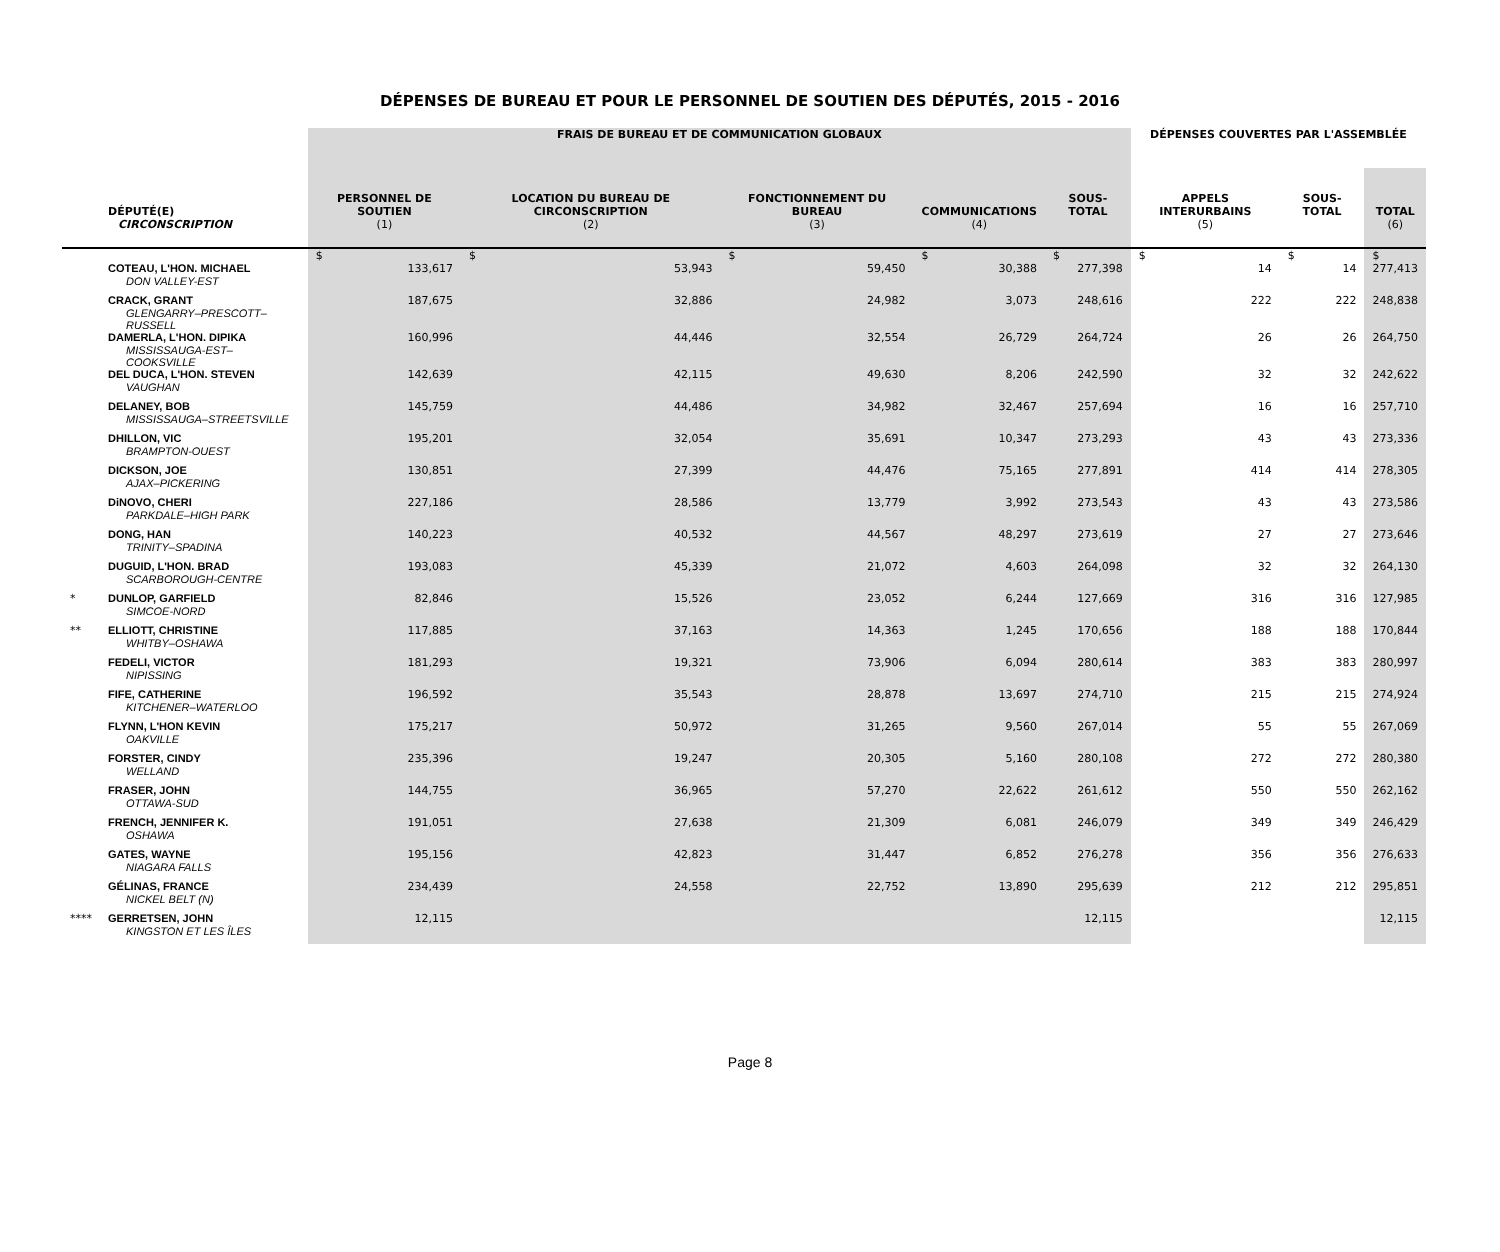DÉPENSES DE BUREAU ET POUR LE PERSONNEL DE SOUTIEN DES DÉPUTÉS, 2015 - 2016
| | | FRAIS DE BUREAU ET DE COMMUNICATION GLOBAUX | | | | | DÉPENSES COUVERTES PAR L'ASSEMBLÉE | | |
| --- | --- | --- | --- | --- | --- | --- | --- | --- | --- |
| | DÉPUTÉ(E) | PERSONNEL DE SOUTIEN | LOCATION DU BUREAU DE CIRCONSCRIPTION | FONCTIONNEMENT DU BUREAU | COMMUNICATIONS | SOUS-TOTAL | APPELS INTERURBAINS | SOUS-TOTAL | TOTAL |
| | CIRCONSCRIPTION | (1) | (2) | (3) | (4) | | (5) | | (6) |
| | | $ | $ | $ | $ | $ | $ | $ | $ |
| | COTEAU, L'HON. MICHAEL DON VALLEY-EST | 133,617 | 53,943 | 59,450 | 30,388 | 277,398 | 14 | 14 | 277,413 |
| | CRACK, GRANT GLENGARRY–PRESCOTT–RUSSELL | 187,675 | 32,886 | 24,982 | 3,073 | 248,616 | 222 | 222 | 248,838 |
| | DAMERLA, L'HON. DIPIKA MISSISSAUGA-EST–COOKSVILLE | 160,996 | 44,446 | 32,554 | 26,729 | 264,724 | 26 | 26 | 264,750 |
| | DEL DUCA, L'HON. STEVEN VAUGHAN | 142,639 | 42,115 | 49,630 | 8,206 | 242,590 | 32 | 32 | 242,622 |
| | DELANEY, BOB MISSISSAUGA–STREETSVILLE | 145,759 | 44,486 | 34,982 | 32,467 | 257,694 | 16 | 16 | 257,710 |
| | DHILLON, VIC BRAMPTON-OUEST | 195,201 | 32,054 | 35,691 | 10,347 | 273,293 | 43 | 43 | 273,336 |
| | DICKSON, JOE AJAX–PICKERING | 130,851 | 27,399 | 44,476 | 75,165 | 277,891 | 414 | 414 | 278,305 |
| | DiNOVO, CHERI PARKDALE–HIGH PARK | 227,186 | 28,586 | 13,779 | 3,992 | 273,543 | 43 | 43 | 273,586 |
| | DONG, HAN TRINITY–SPADINA | 140,223 | 40,532 | 44,567 | 48,297 | 273,619 | 27 | 27 | 273,646 |
| | DUGUID, L'HON. BRAD SCARBOROUGH-CENTRE | 193,083 | 45,339 | 21,072 | 4,603 | 264,098 | 32 | 32 | 264,130 |
| * | DUNLOP, GARFIELD SIMCOE-NORD | 82,846 | 15,526 | 23,052 | 6,244 | 127,669 | 316 | 316 | 127,985 |
| ** | ELLIOTT, CHRISTINE WHITBY–OSHAWA | 117,885 | 37,163 | 14,363 | 1,245 | 170,656 | 188 | 188 | 170,844 |
| | FEDELI, VICTOR NIPISSING | 181,293 | 19,321 | 73,906 | 6,094 | 280,614 | 383 | 383 | 280,997 |
| | FIFE, CATHERINE KITCHENER–WATERLOO | 196,592 | 35,543 | 28,878 | 13,697 | 274,710 | 215 | 215 | 274,924 |
| | FLYNN, L'HON KEVIN OAKVILLE | 175,217 | 50,972 | 31,265 | 9,560 | 267,014 | 55 | 55 | 267,069 |
| | FORSTER, CINDY WELLAND | 235,396 | 19,247 | 20,305 | 5,160 | 280,108 | 272 | 272 | 280,380 |
| | FRASER, JOHN OTTAWA-SUD | 144,755 | 36,965 | 57,270 | 22,622 | 261,612 | 550 | 550 | 262,162 |
| | FRENCH, JENNIFER K. OSHAWA | 191,051 | 27,638 | 21,309 | 6,081 | 246,079 | 349 | 349 | 246,429 |
| | GATES, WAYNE NIAGARA FALLS | 195,156 | 42,823 | 31,447 | 6,852 | 276,278 | 356 | 356 | 276,633 |
| | GÉLINAS, FRANCE NICKEL BELT (N) | 234,439 | 24,558 | 22,752 | 13,890 | 295,639 | 212 | 212 | 295,851 |
| **** | GERRETSEN, JOHN KINGSTON ET LES ÎLES | 12,115 | | | | 12,115 | | | 12,115 |
Page 8